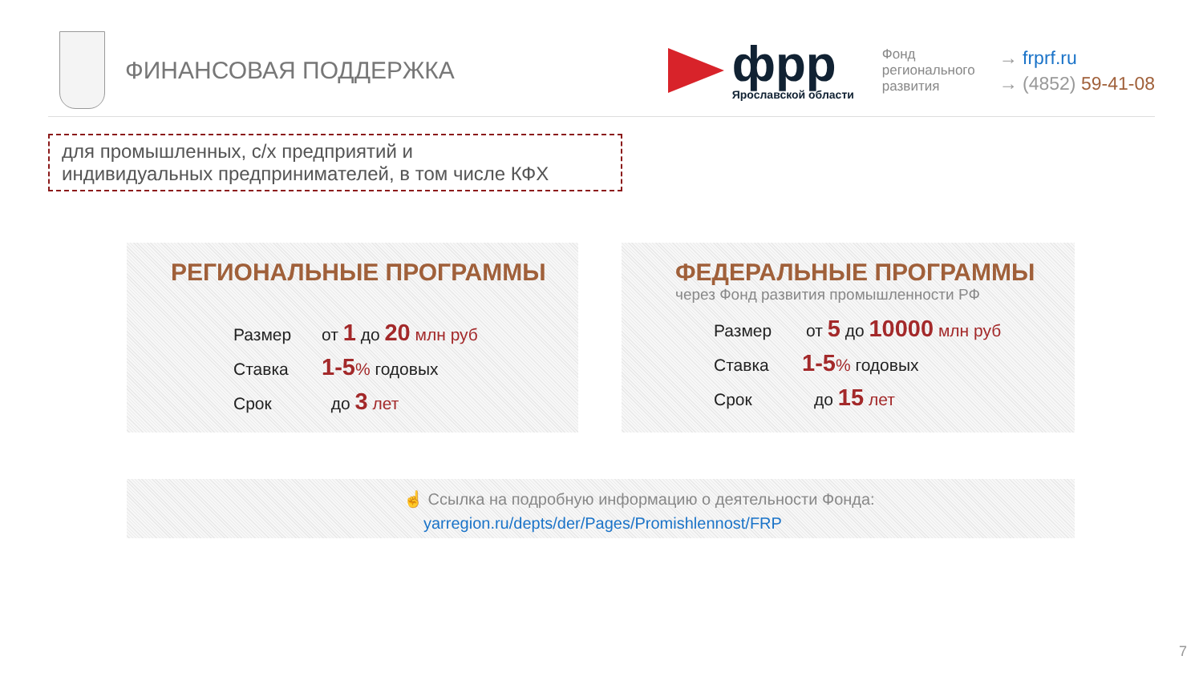ФИНАНСОВАЯ ПОДДЕРЖКА
фрр
Ярославской области
Фонд
регионального
развития
→ frprf.ru
→ (4852) 59-41-08
для промышленных, с/х предприятий и
индивидуальных предпринимателей, в том числе КФХ
РЕГИОНАЛЬНЫЕ ПРОГРАММЫ
Размер от 1 до 20 млн руб
Ставка 1-5% годовых
Срок до 3 лет
ФЕДЕРАЛЬНЫЕ ПРОГРАММЫ
через Фонд развития промышленности РФ
Размер от 5 до 10000 млн руб
Ставка 1-5% годовых
Срок до 15 лет
☝ Ссылка на подробную информацию о деятельности Фонда:
yarregion.ru/depts/der/Pages/Promishlennost/FRP
7